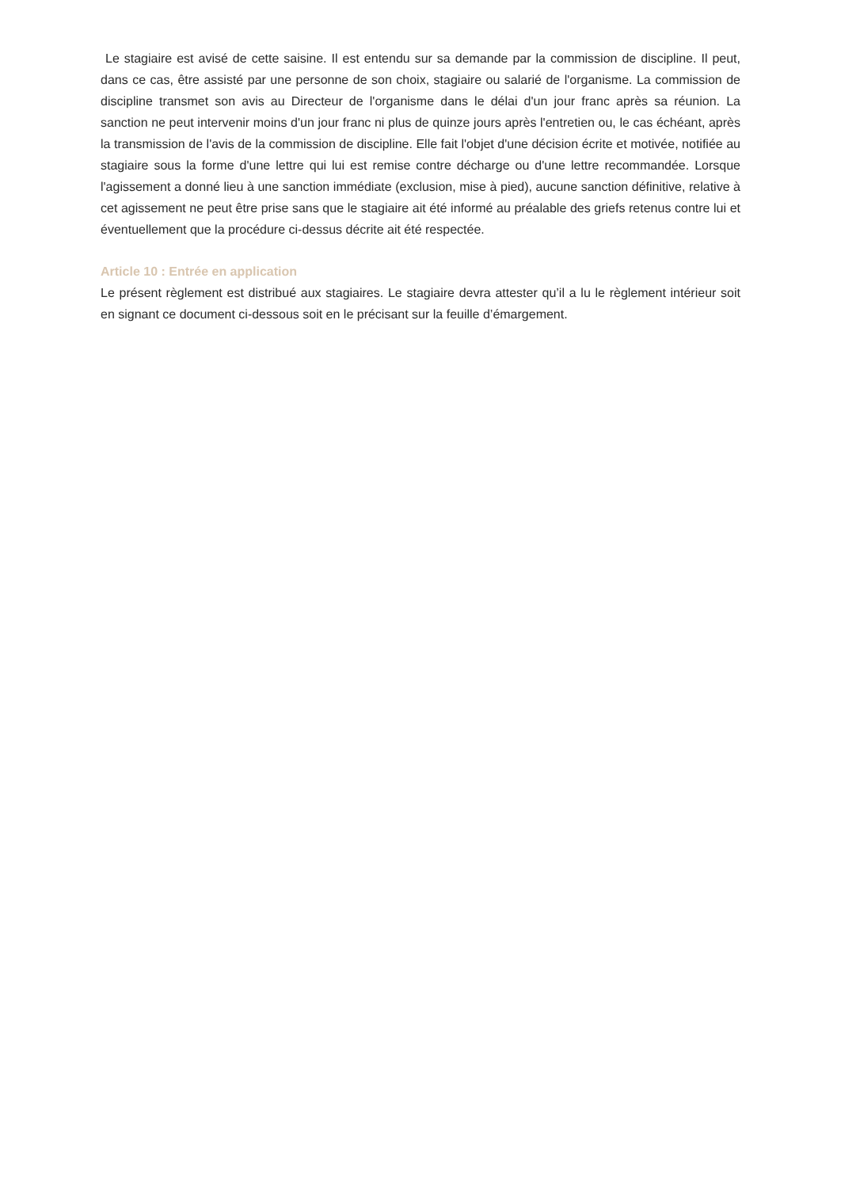Le stagiaire est avisé de cette saisine. Il est entendu sur sa demande par la commission de discipline. Il peut, dans ce cas, être assisté par une personne de son choix, stagiaire ou salarié de l'organisme. La commission de discipline transmet son avis au Directeur de l'organisme dans le délai d'un jour franc après sa réunion. La sanction ne peut intervenir moins d'un jour franc ni plus de quinze jours après l'entretien ou, le cas échéant, après la transmission de l'avis de la commission de discipline. Elle fait l'objet d'une décision écrite et motivée, notifiée au stagiaire sous la forme d'une lettre qui lui est remise contre décharge ou d'une lettre recommandée. Lorsque l'agissement a donné lieu à une sanction immédiate (exclusion, mise à pied), aucune sanction définitive, relative à cet agissement ne peut être prise sans que le stagiaire ait été informé au préalable des griefs retenus contre lui et éventuellement que la procédure ci-dessus décrite ait été respectée.
Article 10 : Entrée en application
Le présent règlement est distribué aux stagiaires. Le stagiaire devra attester qu’il a lu le règlement intérieur soit en signant ce document ci-dessous soit en le précisant sur la feuille d’émargement.